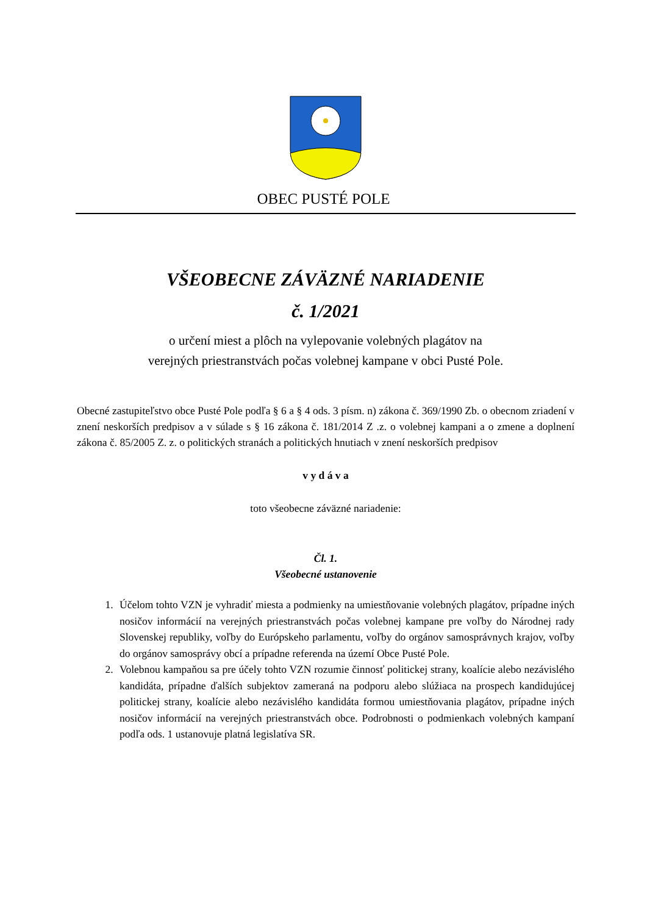OBEC PUSTÉ POLE
VŠEOBECNE ZÁVÄZNÉ NARIADENIE
č. 1/2021
o určení miest a plôch na vylepovanie volebných plagátov na
verejných priestranstvách počas volebnej kampane v obci Pusté Pole.
Obecné zastupiteľstvo obce Pusté Pole podľa § 6 a § 4 ods. 3 písm. n) zákona č. 369/1990 Zb. o obecnom zriadení v znení neskorších predpisov a v súlade s § 16 zákona č. 181/2014 Z .z. o volebnej kampani a o zmene a doplnení zákona č. 85/2005 Z. z. o politických stranách a politických hnutiach v znení neskorších predpisov
v y d á v a
toto všeobecne záväzné nariadenie:
Čl. 1.
Všeobecné ustanovenie
1. Účelom tohto VZN je vyhradiť miesta a podmienky na umiestňovanie volebných plagátov, prípadne iných nosičov informácií na verejných priestranstvách počas volebnej kampane pre voľby do Národnej rady Slovenskej republiky, voľby do Európskeho parlamentu, voľby do orgánov samosprávnych krajov, voľby do orgánov samosprávy obcí a prípadne referenda na území Obce Pusté Pole.
2. Volebnou kampaňou sa pre účely tohto VZN rozumie činnosť politickej strany, koalície alebo nezávislého kandidáta, prípadne ďalších subjektov zameraná na podporu alebo slúžiaca na prospech kandidujúcej politickej strany, koalície alebo nezávislého kandidáta formou umiestňovania plagátov, prípadne iných nosičov informácií na verejných priestranstvách obce. Podrobnosti o podmienkach volebných kampaní podľa ods. 1 ustanovuje platná legislatíva SR.